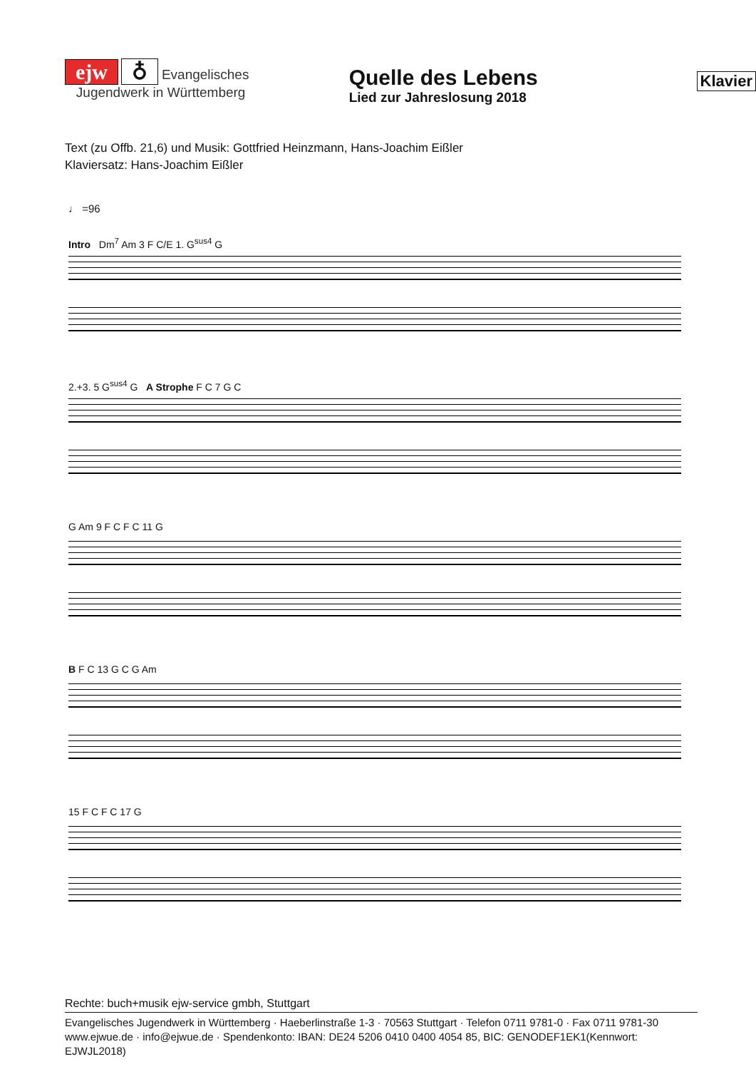ejw ♁ Evangelisches
Jugendwerk in Württemberg
Quelle des Lebens
Lied zur Jahreslosung 2018
Klavier
Text (zu Offb. 21,6) und Musik: Gottfried Heinzmann, Hans-Joachim Eißler
Klaviersatz: Hans-Joachim Eißler
♩ =96
Intro Dm<sup>7</sup> Am 3 F C/E 1. G<sup>sus4</sup> G
2.+3. 5 G<sup>sus4</sup> G A Strophe F C 7 G C
G Am 9 F C F C 11 G
B F C 13 G C G Am
15 F C F C 17 G
Rechte: buch+musik ejw-service gmbh, Stuttgart
Evangelisches Jugendwerk in Württemberg · Haeberlinstraße 1-3 · 70563 Stuttgart · Telefon 0711 9781-0 · Fax 0711 9781-30
www.ejwue.de · info@ejwue.de · Spendenkonto: IBAN: DE24 5206 0410 0400 4054 85, BIC: GENODEF1EK1(Kennwort: EJWJL2018)